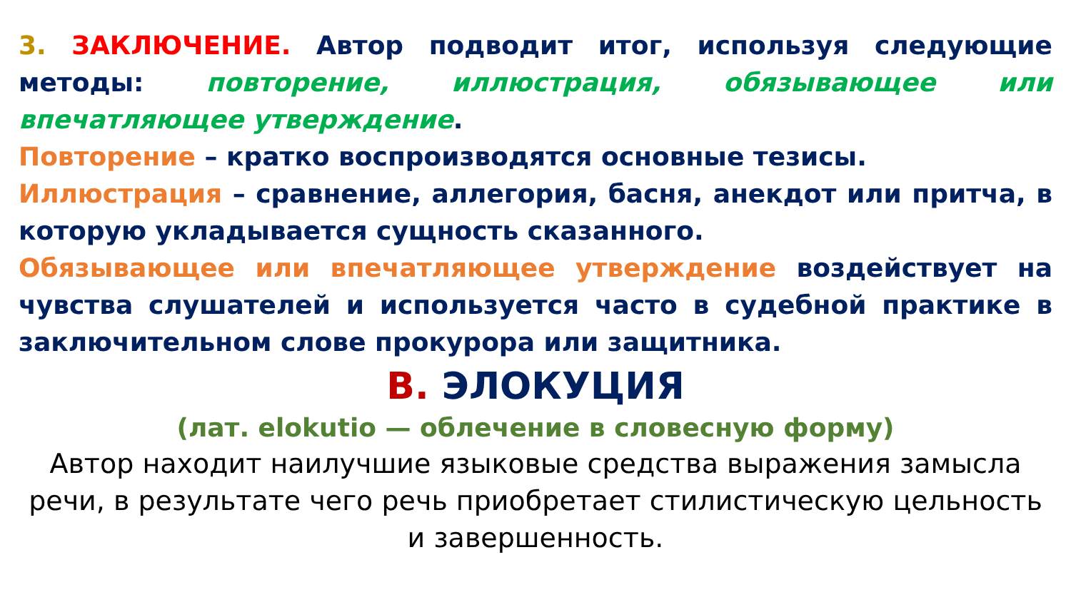3. ЗАКЛЮЧЕНИЕ. Автор подводит итог, используя следующие методы: повторение, иллюстрация, обязывающее или впечатляющее утверждение.
Повторение – кратко воспроизводятся основные тезисы.
Иллюстрация – сравнение, аллегория, басня, анекдот или притча, в которую укладывается сущность сказанного.
Обязывающее или впечатляющее утверждение воздействует на чувства слушателей и используется часто в судебной практике в заключительном слове прокурора или защитника.
В. ЭЛОКУЦИЯ
(лат. elokutio — облечение в словесную форму)
Автор находит наилучшие языковые средства выражения замысла речи, в результате чего речь приобретает стилистическую цельность и завершенность.